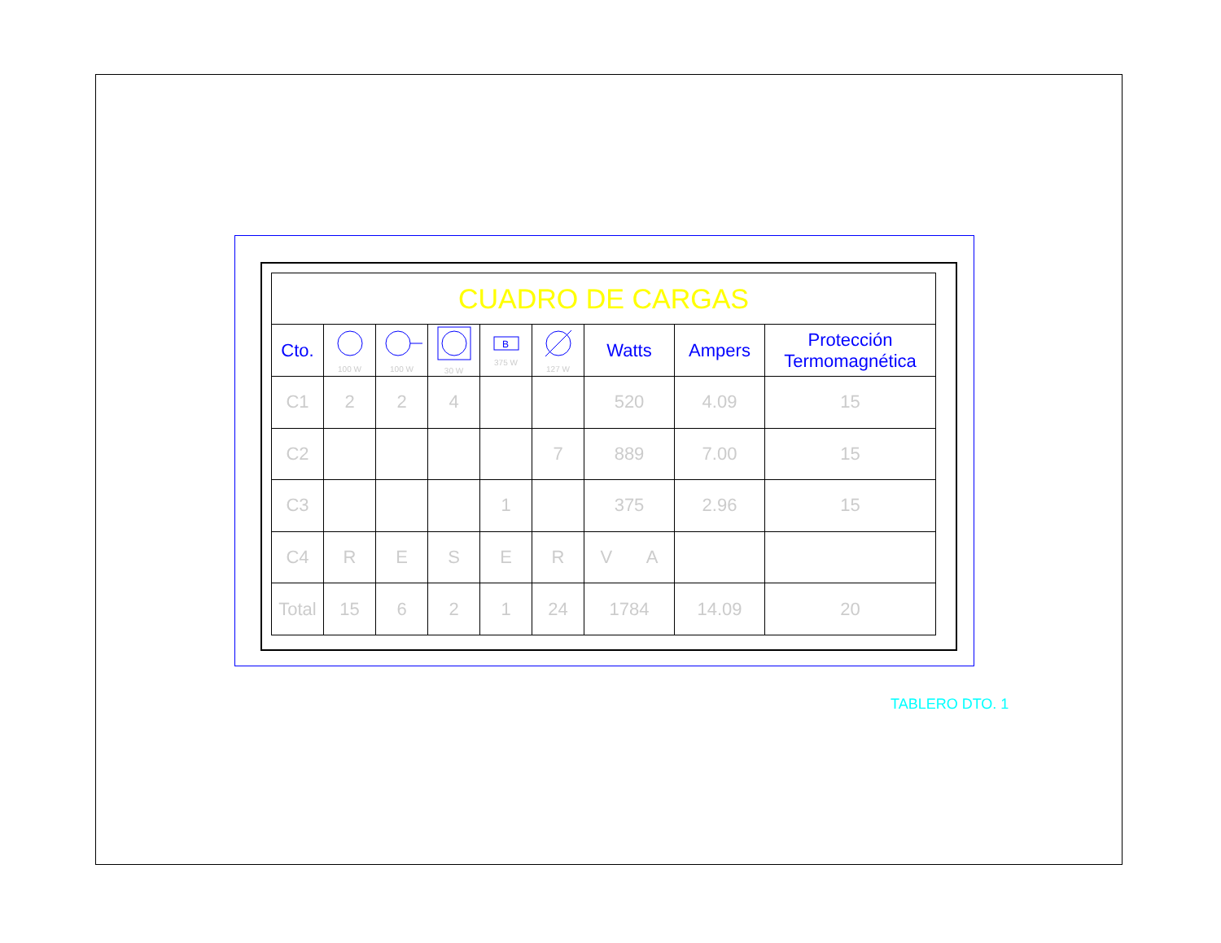| CUADRO DE CARGAS | | | | | | | | |
| Cto. | 100 W | 100 W | 30 W | B 375 W | 127 W | Watts | Ampers | Protección Termomagnética |
| C1 | 2 | 2 | 4 | | | 520 | 4.09 | 15 |
| C2 | | | | | 7 | 889 | 7.00 | 15 |
| C3 | | | | 1 | | 375 | 2.96 | 15 |
| C4 | R | E | S | E | R | V A | | |
| Total | 15 | 6 | 2 | 1 | 24 | 1784 | 14.09 | 20 |
TABLERO DTO. 1